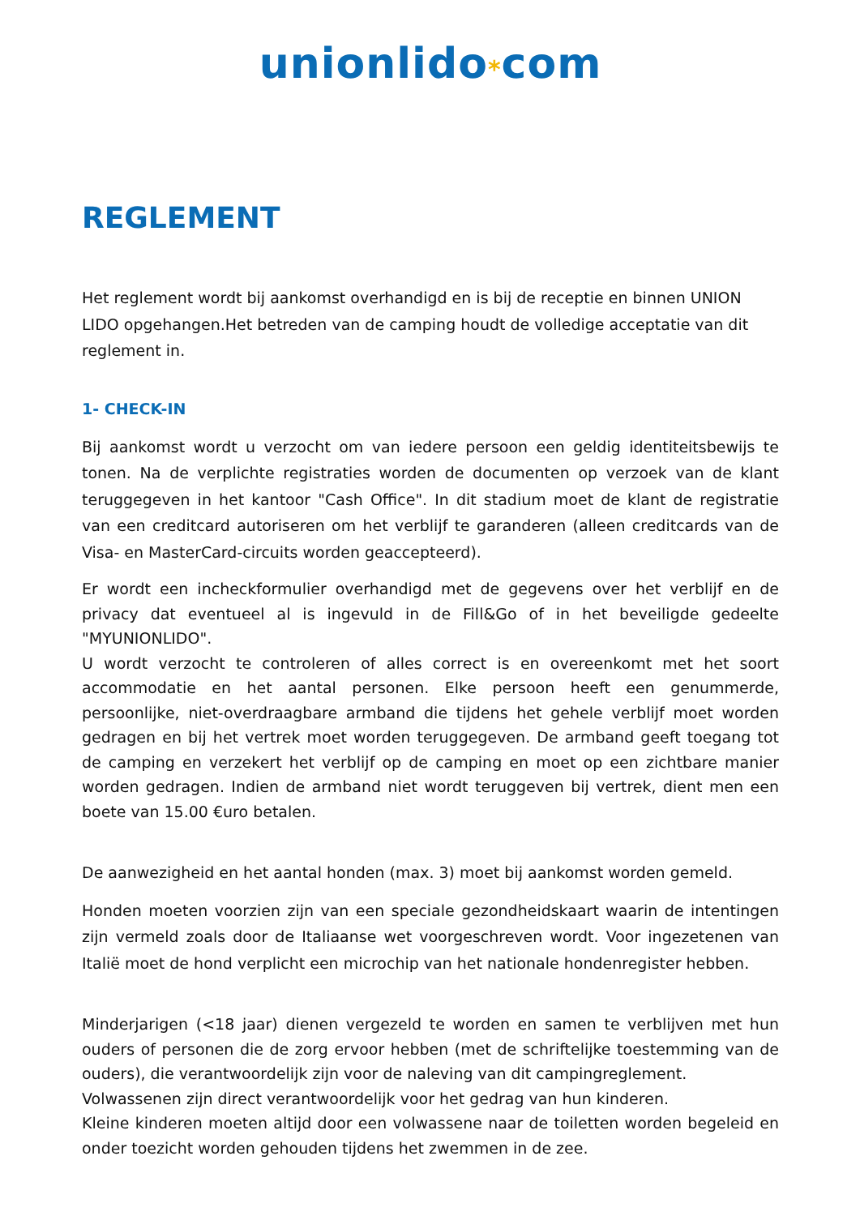unionlido*com
REGLEMENT
Het reglement wordt bij aankomst overhandigd en is bij de receptie en binnen UNION LIDO opgehangen.Het betreden van de camping houdt de volledige acceptatie van dit reglement in.
1- CHECK-IN
Bij aankomst wordt u verzocht om van iedere persoon een geldig identiteitsbewijs te tonen. Na de verplichte registraties worden de documenten op verzoek van de klant teruggegeven in het kantoor "Cash Office". In dit stadium moet de klant de registratie van een creditcard autoriseren om het verblijf te garanderen (alleen creditcards van de Visa- en MasterCard-circuits worden geaccepteerd).
Er wordt een incheckformulier overhandigd met de gegevens over het verblijf en de privacy dat eventueel al is ingevuld in de Fill&Go of in het beveiligde gedeelte "MYUNIONLIDO".
U wordt verzocht te controleren of alles correct is en overeenkomt met het soort accommodatie en het aantal personen. Elke persoon heeft een genummerde, persoonlijke, niet-overdraagbare armband die tijdens het gehele verblijf moet worden gedragen en bij het vertrek moet worden teruggegeven. De armband geeft toegang tot de camping en verzekert het verblijf op de camping en moet op een zichtbare manier worden gedragen. Indien de armband niet wordt teruggeven bij vertrek, dient men een boete van 15.00 €uro betalen.
De aanwezigheid en het aantal honden (max. 3) moet bij aankomst worden gemeld.
Honden moeten voorzien zijn van een speciale gezondheidskaart waarin de intentingen zijn vermeld zoals door de Italiaanse wet voorgeschreven wordt. Voor ingezetenen van Italië moet de hond verplicht een microchip van het nationale hondenregister hebben.
Minderjarigen (<18 jaar) dienen vergezeld te worden en samen te verblijven met hun ouders of personen die de zorg ervoor hebben (met de schriftelijke toestemming van de ouders), die verantwoordelijk zijn voor de naleving van dit campingreglement.
Volwassenen zijn direct verantwoordelijk voor het gedrag van hun kinderen.
Kleine kinderen moeten altijd door een volwassene naar de toiletten worden begeleid en onder toezicht worden gehouden tijdens het zwemmen in de zee.